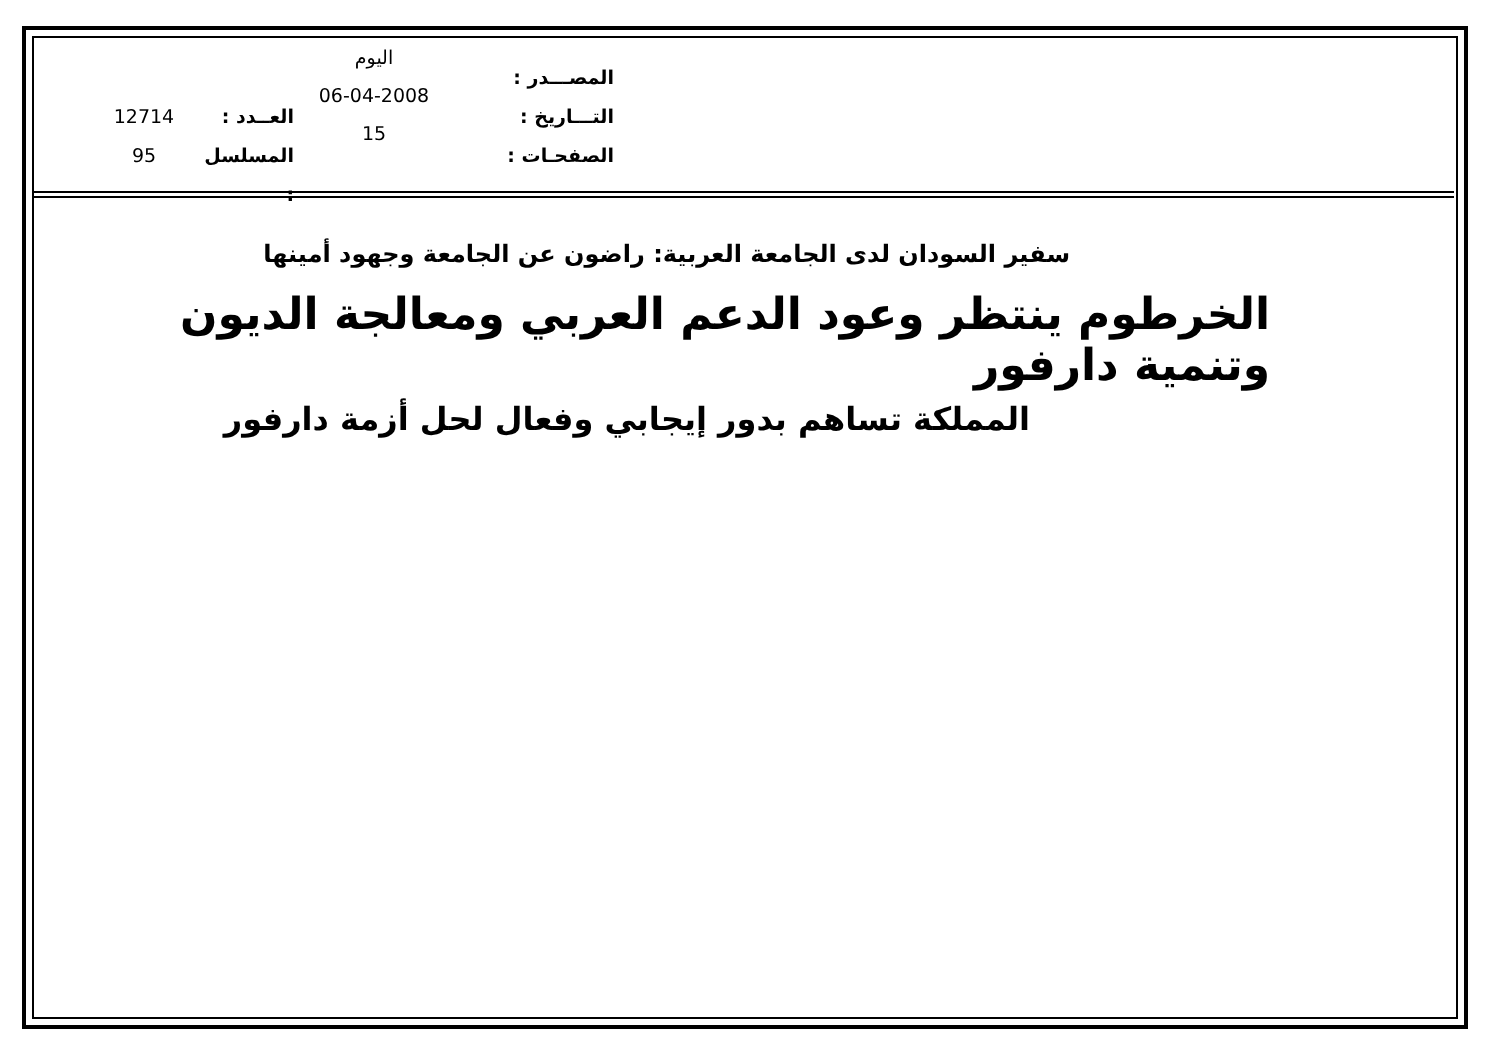المصـــدر :
التـــاريخ :
الصفحـات :
اليوم
06-04-2008
15
العــدد :
المسلسل :
12714
95
سفير السودان لدى الجامعة العربية: راضون عن الجامعة وجهود أمينها
الخرطوم ينتظر وعود الدعم العربي ومعالجة الديون وتنمية دارفور
المملكة تساهم بدور إيجابي وفعال لحل أزمة دارفور